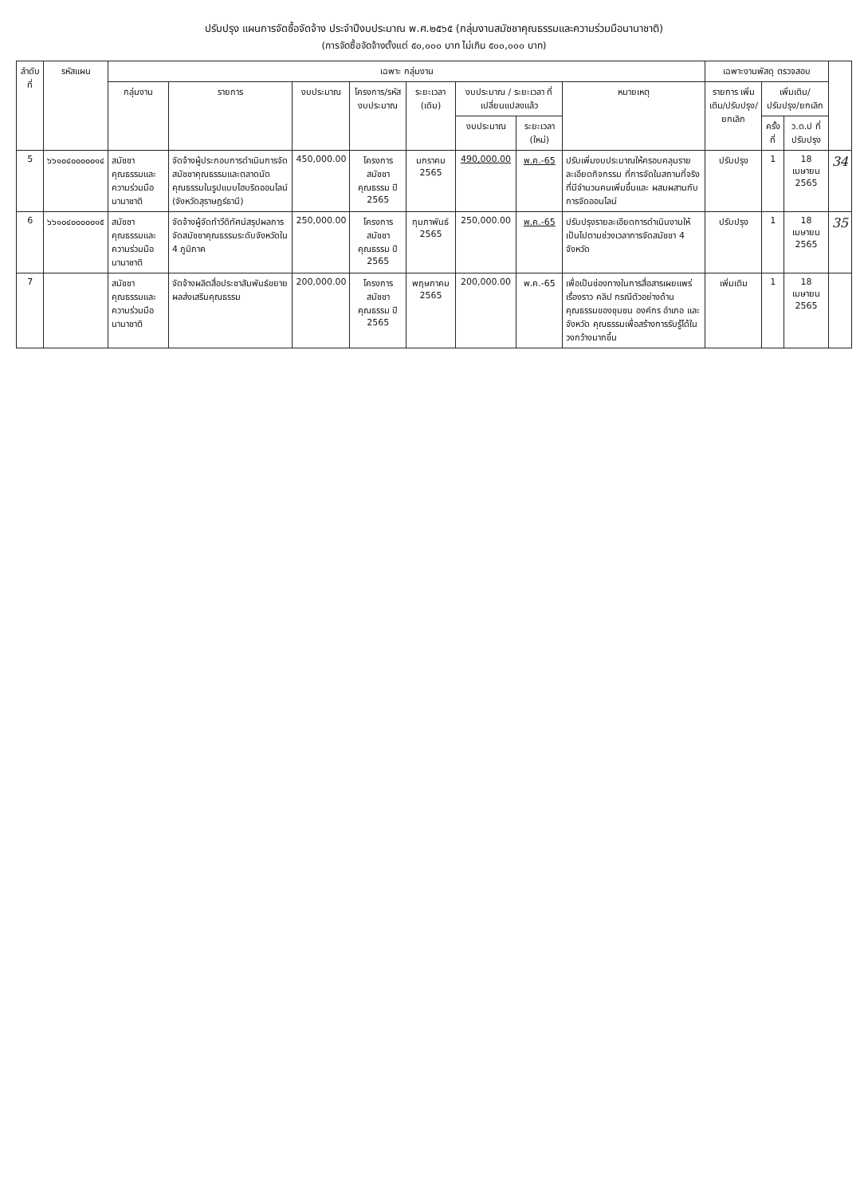ปรับปรุง แผนการจัดซื้อจัดจ้าง ประจำปีงบประมาณ พ.ศ.๒๕๖๕ (กลุ่มงานสมัชชาคุณธรรมและความร่วมมือนานาชาติ)
(การจัดซื้อจัดจ้างตั้งแต่ ๕๐,๐๐๐ บาท ไม่เกิน ๕๐๐,๐๐๐ บาท)
| ลำดับที่ | รหัสแผน | เฉพาะ กลุ่มงาน | | | | | | | | เฉพาะงานพัสดุ ตรวจสอบ | | | |
| --- | --- | --- | --- | --- | --- | --- | --- | --- | --- | --- | --- | --- | --- |
| | | กลุ่มงาน | รายการ | งบประมาณ | โครงการ/รหัสงบประมาณ | ระยะเวลา (เดิม) | งบประมาณ / ระยะเวลา ที่เปลี่ยนแปลงแล้ว | | หมายเหตุ | รายการ เพิ่มเติม/ปรับปรุง/ ยกเลิก | เพิ่มเติม/ปรับปรุง/ยกเลิก | | |
| | | | | | | | งบประมาณ | ระยะเวลา (ใหม่) | | | ครั้งที่ | ว.ด.ป ที่ปรับปรุง | |
| 5 | ๖๖๑๐๔๐๐๐๐๐๑๔ | สมัชชาคุณธรรมและความร่วมมือนานาชาติ | จัดจ้างผู้ประกอบการดำเนินการจัดสมัชชาคุณธรรมและตลาดนัดคุณธรรมในรูปแบบไฮบริดออนไลน์ (จังหวัดสุราษฎร์ธานี) | 450,000.00 | โครงการสมัชชาคุณธรรม ปี 2565 | มกราคม 2565 | 490,000.00 | พ.ค.-65 | ปรับเพิ่มงบประมาณให้ครอบคลุมรายละเอียดกิจกรรม ที่การจัดในสถานที่จริงที่มีจำนวนคนเพิ่มขึ้นและ ผสมผสานกับการจัดออนไลน์ | ปรับปรุง | 1 | 18 เมษายน 2565 | 34 |
| 6 | ๖๖๑๐๔๐๐๐๐๐๑๕ | สมัชชาคุณธรรมและความร่วมมือนานาชาติ | จัดจ้างผู้จัดทำวีดิทัศน์สรุปผลการจัดสมัชชาคุณธรรมระดับจังหวัดใน 4 ภูมิภาค | 250,000.00 | โครงการสมัชชาคุณธรรม ปี 2565 | กุมภาพันธ์ 2565 | 250,000.00 | พ.ค.-65 | ปรับปรุงรายละเอียดการดำเนินงานให้เป็นไปตามช่วงเวลาการจัดสมัชชา 4 จังหวัด | ปรับปรุง | 1 | 18 เมษายน 2565 | 35 |
| 7 | | สมัชชาคุณธรรมและความร่วมมือนานาชาติ | จัดจ้างผลิตสื่อประชาสัมพันธ์ขยายผลส่งเสริมคุณธรรม | 200,000.00 | โครงการสมัชชาคุณธรรม ปี 2565 | พฤษภาคม 2565 | 200,000.00 | พ.ค.-65 | เพื่อเป็นช่องทางในการสื่อสารเผยแพร่เรื่องราว คลิป กรณีตัวอย่างด้านคุณธรรมของชุมชน องค์กร อำเภอ และจังหวัด คุณธรรมเพื่อสร้างการรับรู้ได้ในวงกว้างมากขึ้น | เพิ่มเติม | 1 | 18 เมษายน 2565 | |